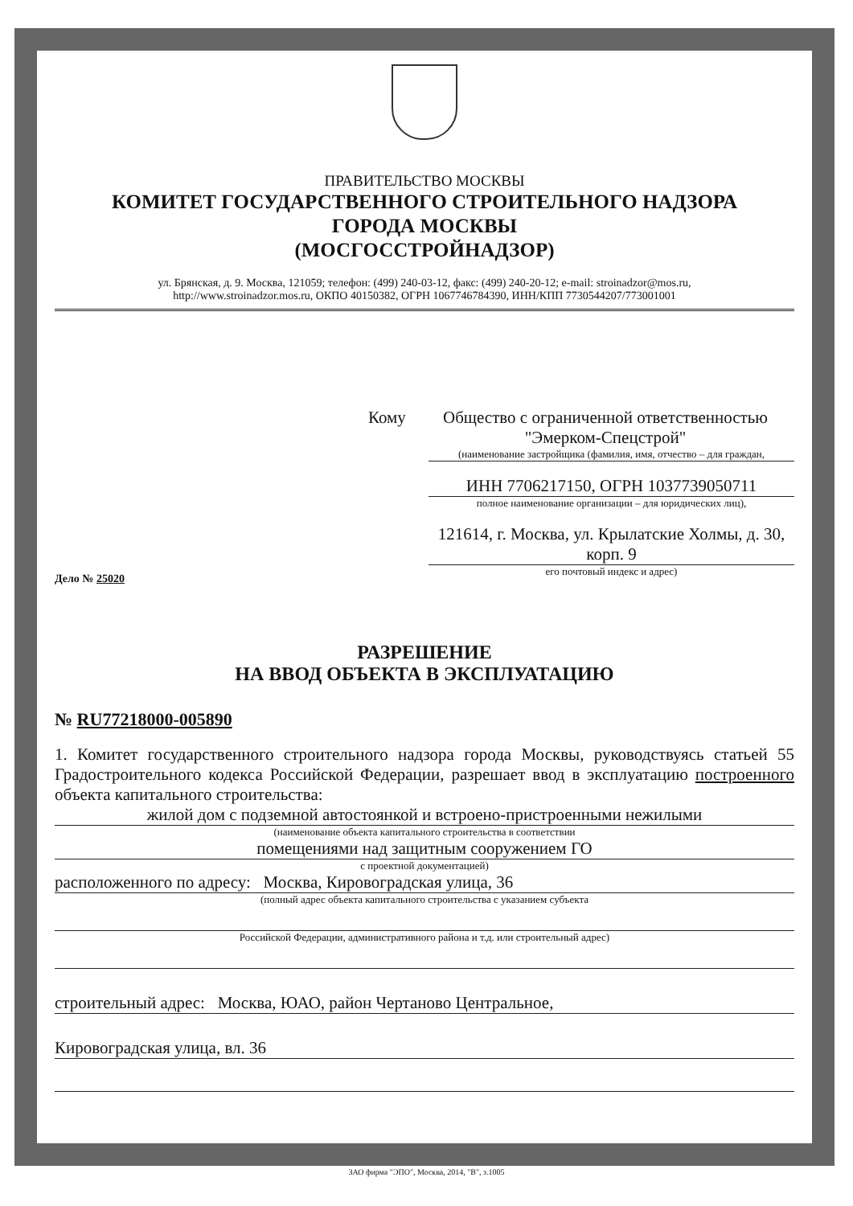ПРАВИТЕЛЬСТВО МОСКВЫ
КОМИТЕТ ГОСУДАРСТВЕННОГО СТРОИТЕЛЬНОГО НАДЗОРА
ГОРОДА МОСКВЫ
(МОСГОССТРОЙНАДЗОР)
ул. Брянская, д. 9. Москва, 121059; телефон: (499) 240-03-12, факс: (499) 240-20-12; e-mail: stroinadzor@mos.ru,
http://www.stroinadzor.mos.ru, ОКПО 40150382, ОГРН 1067746784390, ИНН/КПП 7730544207/773001001
Дело № 25020
Кому Общество с ограниченной ответственностью "Эмерком-Спецстрой"
(наименование застройщика (фамилия, имя, отчество – для граждан,
ИНН 7706217150, ОГРН 1037739050711
полное наименование организации – для юридических лиц),
121614, г. Москва, ул. Крылатские Холмы, д. 30, корп. 9
его почтовый индекс и адрес)
РАЗРЕШЕНИЕ
НА ВВОД ОБЪЕКТА В ЭКСПЛУАТАЦИЮ
№ RU77218000-005890
1. Комитет государственного строительного надзора города Москвы, руководствуясь статьей 55 Градостроительного кодекса Российской Федерации, разрешает ввод в эксплуатацию построенного объекта капитального строительства:
жилой дом с подземной автостоянкой и встроено-пристроенными нежилыми
(наименование объекта капитального строительства в соответствии
помещениями над защитным сооружением ГО
с проектной документацией)
расположенного по адресу: Москва, Кировоградская улица, 36
(полный адрес объекта капитального строительства с указанием субъекта
Российской Федерации, административного района и т.д. или строительный адрес)
строительный адрес: Москва, ЮАО, район Чертаново Центральное,
Кировоградская улица, вл. 36
ЗАО фирма "ЭПО", Москва, 2014, "В", з.1005